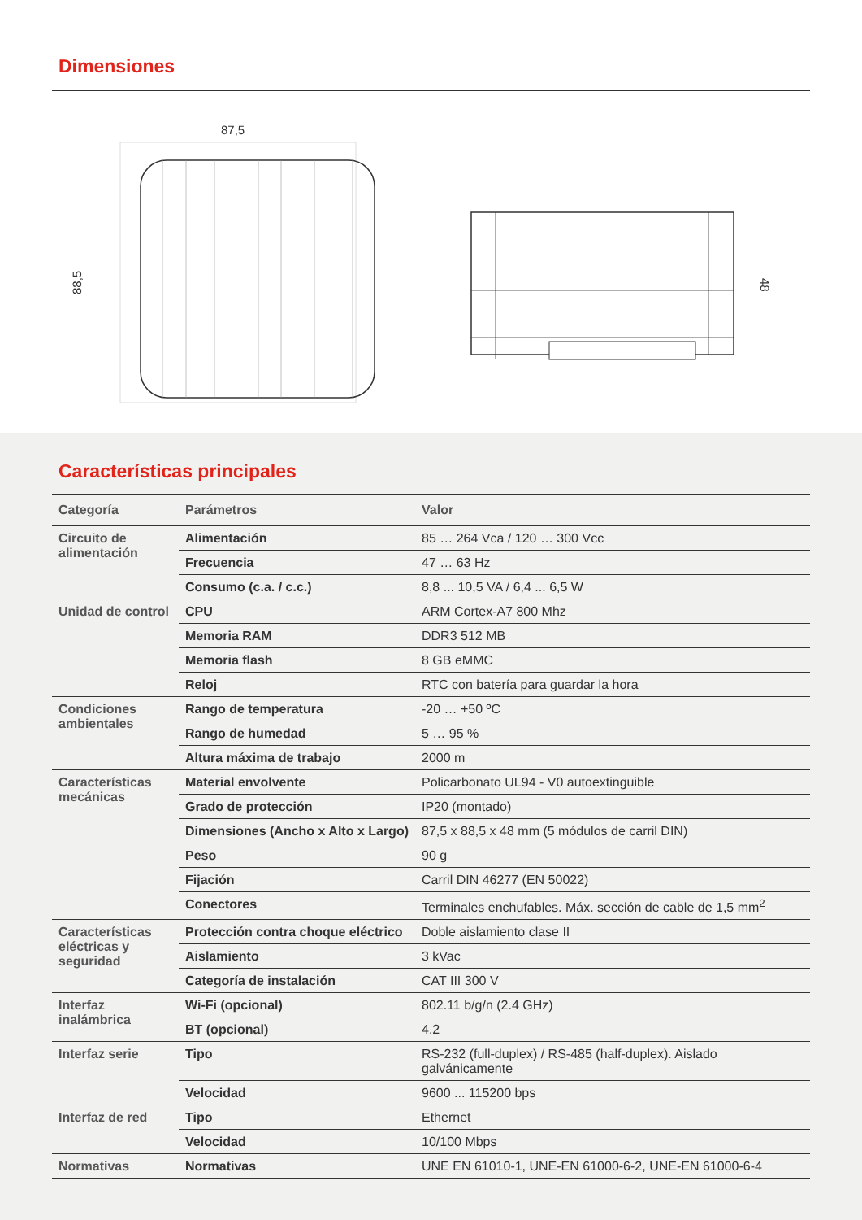Dimensiones
87,5
88,5
48
Características principales
| Categoría | Parámetros | Valor |
| --- | --- | --- |
| Circuito de alimentación | Alimentación | 85 … 264 Vca / 120 … 300 Vcc |
| | Frecuencia | 47 … 63 Hz |
| | Consumo (c.a. / c.c.) | 8,8 ... 10,5 VA / 6,4 ... 6,5 W |
| Unidad de control | CPU | ARM Cortex-A7 800 Mhz |
| | Memoria RAM | DDR3 512 MB |
| | Memoria flash | 8 GB eMMC |
| | Reloj | RTC con batería para guardar la hora |
| Condiciones ambientales | Rango de temperatura | -20 … +50 ºC |
| | Rango de humedad | 5 … 95 % |
| | Altura máxima de trabajo | 2000 m |
| Características mecánicas | Material envolvente | Policarbonato UL94 - V0 autoextinguible |
| | Grado de protección | IP20 (montado) |
| | Dimensiones (Ancho x Alto x Largo) | 87,5 x 88,5 x 48 mm (5 módulos de carril DIN) |
| | Peso | 90 g |
| | Fijación | Carril DIN 46277 (EN 50022) |
| | Conectores | Terminales enchufables. Máx. sección de cable de 1,5 mm<sup>2</sup> |
| Características eléctricas y seguridad | Protección contra choque eléctrico | Doble aislamiento clase II |
| | Aislamiento | 3 kVac |
| | Categoría de instalación | CAT III 300 V |
| Interfaz inalámbrica | Wi-Fi (opcional) | 802.11 b/g/n (2.4 GHz) |
| | BT (opcional) | 4.2 |
| Interfaz serie | Tipo | RS-232 (full-duplex) / RS-485 (half-duplex). Aislado galvánicamente |
| | Velocidad | 9600 ... 115200 bps |
| Interfaz de red | Tipo | Ethernet |
| | Velocidad | 10/100 Mbps |
| Normativas | Normativas | UNE EN 61010-1, UNE-EN 61000-6-2, UNE-EN 61000-6-4 |